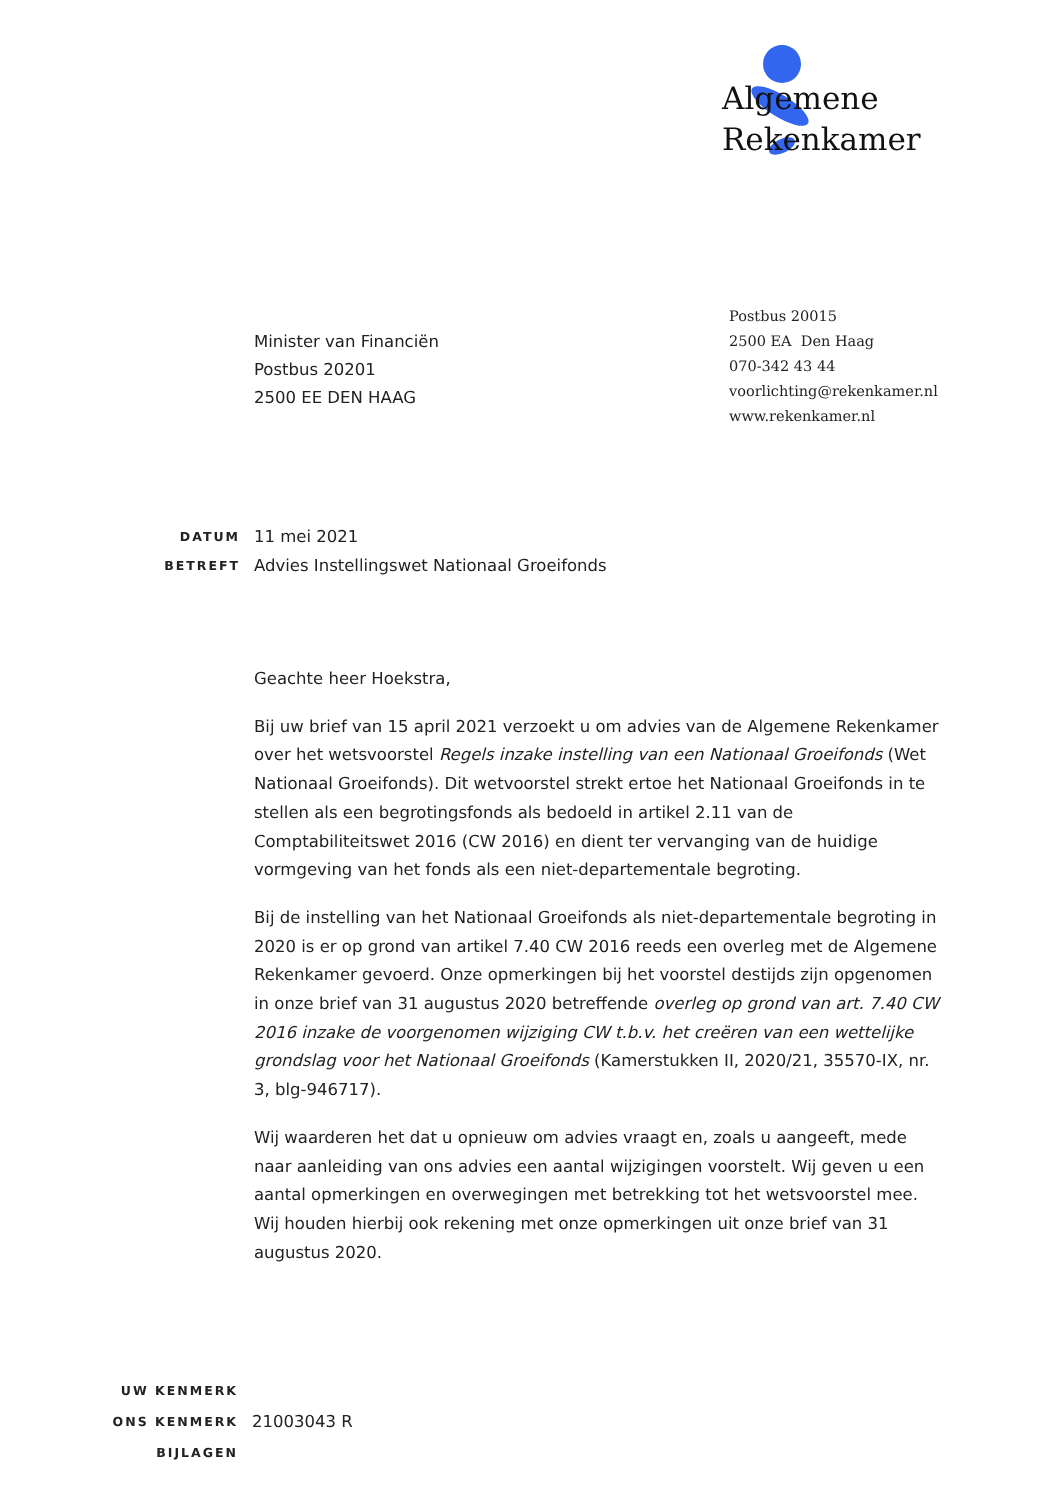Algemene
Rekenkamer
Minister van Financiën
Postbus 20201
2500 EE DEN HAAG
Postbus 20015
2500 EA Den Haag
070-342 43 44
voorlichting@rekenkamer.nl
www.rekenkamer.nl
DATUM 11 mei 2021
BETREFT Advies Instellingswet Nationaal Groeifonds
Geachte heer Hoekstra,
Bij uw brief van 15 april 2021 verzoekt u om advies van de Algemene Rekenkamer over het wetsvoorstel Regels inzake instelling van een Nationaal Groeifonds (Wet Nationaal Groeifonds). Dit wetvoorstel strekt ertoe het Nationaal Groeifonds in te stellen als een begrotingsfonds als bedoeld in artikel 2.11 van de Comptabiliteitswet 2016 (CW 2016) en dient ter vervanging van de huidige vormgeving van het fonds als een niet-departementale begroting.
Bij de instelling van het Nationaal Groeifonds als niet-departementale begroting in 2020 is er op grond van artikel 7.40 CW 2016 reeds een overleg met de Algemene Rekenkamer gevoerd. Onze opmerkingen bij het voorstel destijds zijn opgenomen in onze brief van 31 augustus 2020 betreffende overleg op grond van art. 7.40 CW 2016 inzake de voorgenomen wijziging CW t.b.v. het creëren van een wettelijke grondslag voor het Nationaal Groeifonds (Kamerstukken II, 2020/21, 35570-IX, nr. 3, blg-946717).
Wij waarderen het dat u opnieuw om advies vraagt en, zoals u aangeeft, mede naar aanleiding van ons advies een aantal wijzigingen voorstelt. Wij geven u een aantal opmerkingen en overwegingen met betrekking tot het wetsvoorstel mee. Wij houden hierbij ook rekening met onze opmerkingen uit onze brief van 31 augustus 2020.
UW KENMERK
ONS KENMERK 21003043 R
BIJLAGEN